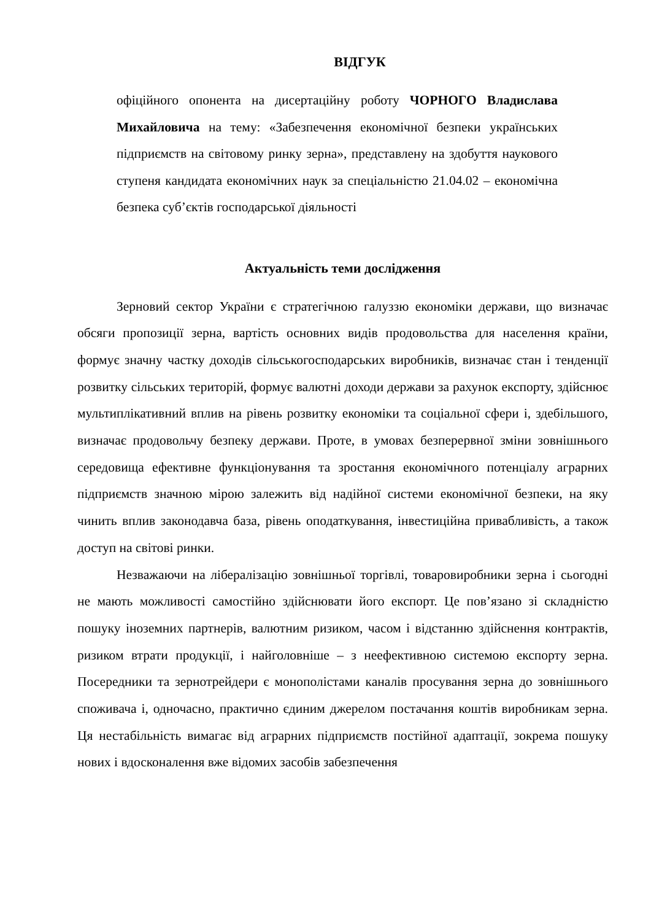ВІДГУК
офіційного опонента на дисертаційну роботу ЧОРНОГО Владислава Михайловича на тему: «Забезпечення економічної безпеки українських підприємств на світовому ринку зерна», представлену на здобуття наукового ступеня кандидата економічних наук за спеціальністю 21.04.02 – економічна безпека суб’єктів господарської діяльності
Актуальність теми дослідження
Зерновий сектор України є стратегічною галуззю економіки держави, що визначає обсяги пропозиції зерна, вартість основних видів продовольства для населення країни, формує значну частку доходів сільськогосподарських виробників, визначає стан і тенденції розвитку сільських територій, формує валютні доходи держави за рахунок експорту, здійснює мультиплікативний вплив на рівень розвитку економіки та соціальної сфери і, здебільшого, визначає продовольчу безпеку держави. Проте, в умовах безперервної зміни зовнішнього середовища ефективне функціонування та зростання економічного потенціалу аграрних підприємств значною мірою залежить від надійної системи економічної безпеки, на яку чинить вплив законодавча база, рівень оподаткування, інвестиційна привабливість, а також доступ на світові ринки.
Незважаючи на лібералізацію зовнішньої торгівлі, товаровиробники зерна і сьогодні не мають можливості самостійно здійснювати його експорт. Це пов’язано зі складністю пошуку іноземних партнерів, валютним ризиком, часом і відстанню здійснення контрактів, ризиком втрати продукції, і найголовніше – з неефективною системою експорту зерна. Посередники та зернотрейдери є монополістами каналів просування зерна до зовнішнього споживача і, одночасно, практично єдиним джерелом постачання коштів виробникам зерна. Ця нестабільність вимагає від аграрних підприємств постійної адаптації, зокрема пошуку нових і вдосконалення вже відомих засобів забезпечення